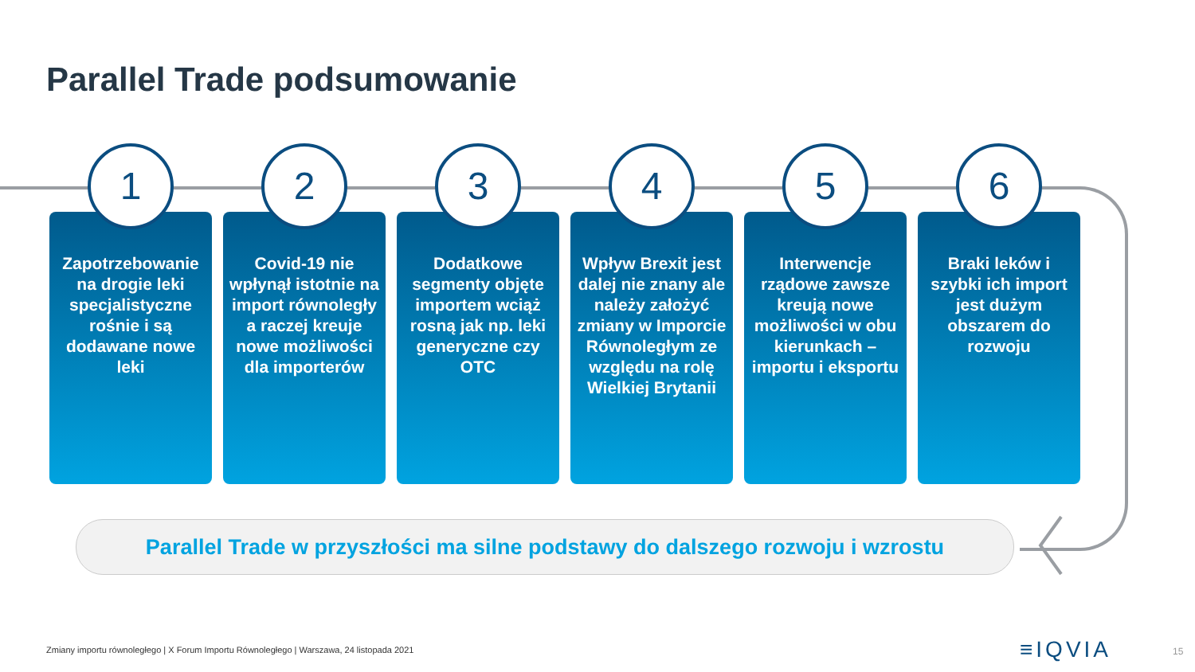Parallel Trade podsumowanie
1
Zapotrzebowanie na drogie leki specjalistyczne rośnie i są dodawane nowe leki
2
Covid-19 nie wpłynął istotnie na import równoległy a raczej kreuje nowe możliwości dla importerów
3
Dodatkowe segmenty objęte importem wciąż rosną jak np. leki generyczne czy OTC
4
Wpływ Brexit jest dalej nie znany ale należy założyć zmiany w Imporcie Równoległym ze względu na rolę Wielkiej Brytanii
5
Interwencje rządowe zawsze kreują nowe możliwości w obu kierunkach – importu i eksportu
6
Braki leków i szybki ich import jest dużym obszarem do rozwoju
Parallel Trade w przyszłości ma silne podstawy do dalszego rozwoju i wzrostu
Zmiany importu równoległego | X Forum Importu Równoległego | Warszawa, 24 listopada 2021
≡IQVIA 15